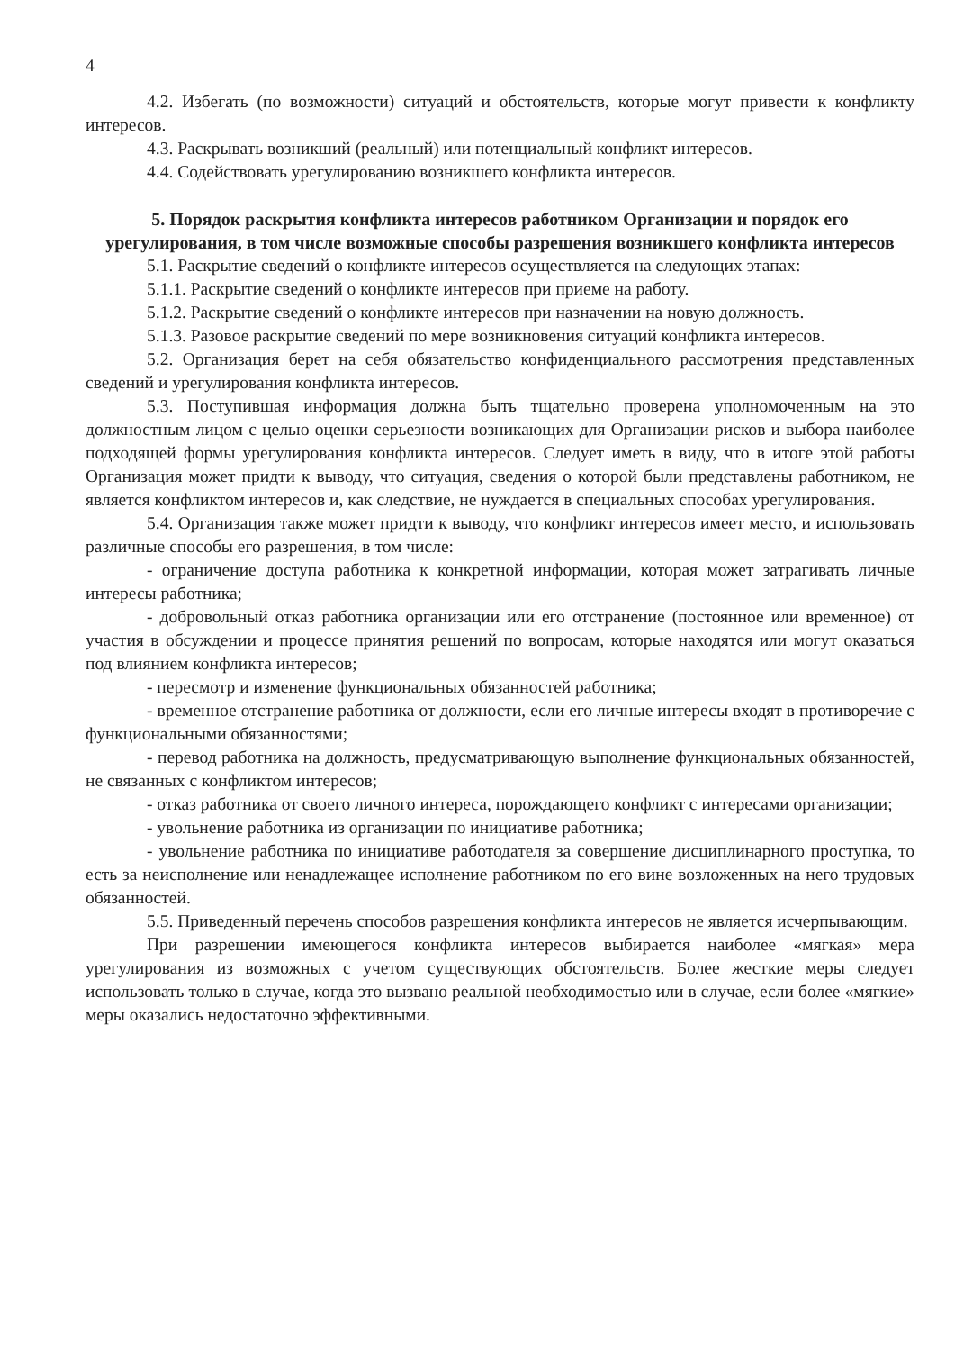4
4.2. Избегать (по возможности) ситуаций и обстоятельств, которые могут привести к конфликту интересов.
4.3. Раскрывать возникший (реальный) или потенциальный конфликт интересов.
4.4. Содействовать урегулированию возникшего конфликта интересов.
5. Порядок раскрытия конфликта интересов работником Организации и порядок его урегулирования, в том числе возможные способы разрешения возникшего конфликта интересов
5.1. Раскрытие сведений о конфликте интересов осуществляется на следующих этапах:
5.1.1. Раскрытие сведений о конфликте интересов при приеме на работу.
5.1.2. Раскрытие сведений о конфликте интересов при назначении на новую должность.
5.1.3. Разовое раскрытие сведений по мере возникновения ситуаций конфликта интересов.
5.2. Организация берет на себя обязательство конфиденциального рассмотрения представленных сведений и урегулирования конфликта интересов.
5.3. Поступившая информация должна быть тщательно проверена уполномоченным на это должностным лицом с целью оценки серьезности возникающих для Организации рисков и выбора наиболее подходящей формы урегулирования конфликта интересов. Следует иметь в виду, что в итоге этой работы Организация может придти к выводу, что ситуация, сведения о которой были представлены работником, не является конфликтом интересов и, как следствие, не нуждается в специальных способах урегулирования.
5.4. Организация также может придти к выводу, что конфликт интересов имеет место, и использовать различные способы его разрешения, в том числе:
- ограничение доступа работника к конкретной информации, которая может затрагивать личные интересы работника;
- добровольный отказ работника организации или его отстранение (постоянное или временное) от участия в обсуждении и процессе принятия решений по вопросам, которые находятся или могут оказаться под влиянием конфликта интересов;
- пересмотр и изменение функциональных обязанностей работника;
- временное отстранение работника от должности, если его личные интересы входят в противоречие с функциональными обязанностями;
- перевод работника на должность, предусматривающую выполнение функциональных обязанностей, не связанных с конфликтом интересов;
- отказ работника от своего личного интереса, порождающего конфликт с интересами организации;
- увольнение работника из организации по инициативе работника;
- увольнение работника по инициативе работодателя за совершение дисциплинарного проступка, то есть за неисполнение или ненадлежащее исполнение работником по его вине возложенных на него трудовых обязанностей.
5.5. Приведенный перечень способов разрешения конфликта интересов не является исчерпывающим.
При разрешении имеющегося конфликта интересов выбирается наиболее «мягкая» мера урегулирования из возможных с учетом существующих обстоятельств. Более жесткие меры следует использовать только в случае, когда это вызвано реальной необходимостью или в случае, если более «мягкие» меры оказались недостаточно эффективными.